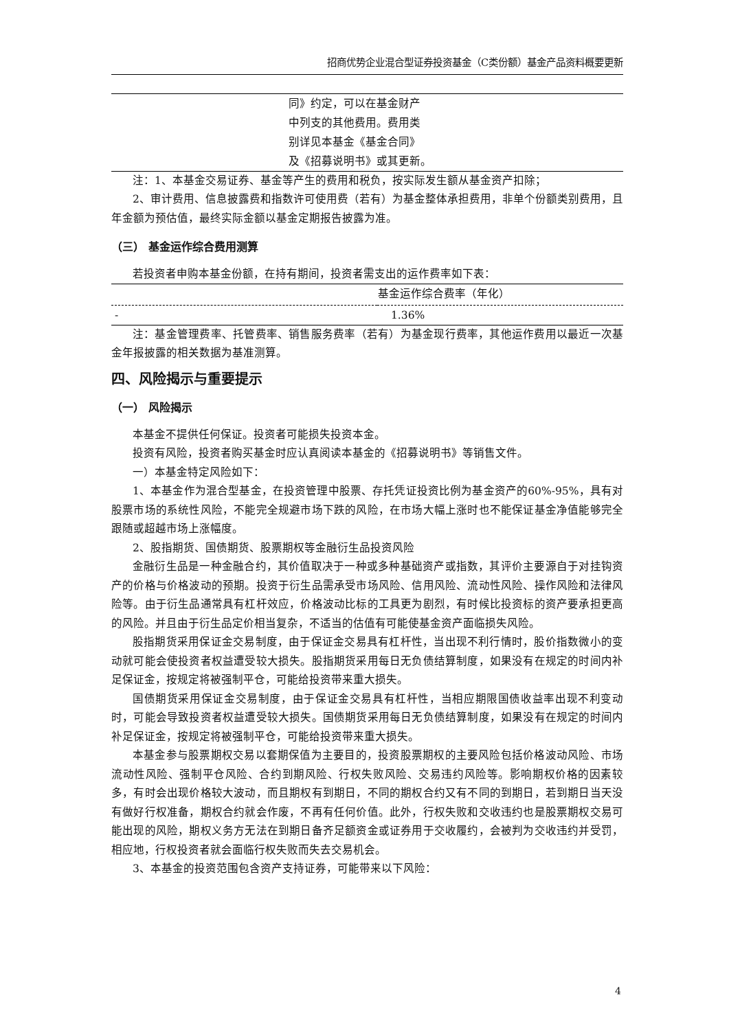招商优势企业混合型证券投资基金（C类份额）基金产品资料概要更新
| | 同》约定，可以在基金财产 中列支的其他费用。费用类 别详见本基金《基金合同》 及《招募说明书》或其更新。 |
注：1、本基金交易证券、基金等产生的费用和税负，按实际发生额从基金资产扣除；
2、审计费用、信息披露费和指数许可使用费（若有）为基金整体承担费用，非单个份额类别费用，且年金额为预估值，最终实际金额以基金定期报告披露为准。
（三） 基金运作综合费用测算
若投资者申购本基金份额，在持有期间，投资者需支出的运作费率如下表：
| | 基金运作综合费率（年化） |
| --- | --- |
| - | 1.36% |
注：基金管理费率、托管费率、销售服务费率（若有）为基金现行费率，其他运作费用以最近一次基金年报披露的相关数据为基准测算。
四、风险揭示与重要提示
（一） 风险揭示
本基金不提供任何保证。投资者可能损失投资本金。
投资有风险，投资者购买基金时应认真阅读本基金的《招募说明书》等销售文件。
一）本基金特定风险如下：
1、本基金作为混合型基金，在投资管理中股票、存托凭证投资比例为基金资产的60%-95%，具有对股票市场的系统性风险，不能完全规避市场下跌的风险，在市场大幅上涨时也不能保证基金净值能够完全跟随或超越市场上涨幅度。
2、股指期货、国债期货、股票期权等金融衍生品投资风险
金融衍生品是一种金融合约，其价值取决于一种或多种基础资产或指数，其评价主要源自于对挂钩资产的价格与价格波动的预期。投资于衍生品需承受市场风险、信用风险、流动性风险、操作风险和法律风险等。由于衍生品通常具有杠杆效应，价格波动比标的工具更为剧烈，有时候比投资标的资产要承担更高的风险。并且由于衍生品定价相当复杂，不适当的估值有可能使基金资产面临损失风险。
股指期货采用保证金交易制度，由于保证金交易具有杠杆性，当出现不利行情时，股价指数微小的变动就可能会使投资者权益遭受较大损失。股指期货采用每日无负债结算制度，如果没有在规定的时间内补足保证金，按规定将被强制平仓，可能给投资带来重大损失。
国债期货采用保证金交易制度，由于保证金交易具有杠杆性，当相应期限国债收益率出现不利变动时，可能会导致投资者权益遭受较大损失。国债期货采用每日无负债结算制度，如果没有在规定的时间内补足保证金，按规定将被强制平仓，可能给投资带来重大损失。
本基金参与股票期权交易以套期保值为主要目的，投资股票期权的主要风险包括价格波动风险、市场流动性风险、强制平仓风险、合约到期风险、行权失败风险、交易违约风险等。影响期权价格的因素较多，有时会出现价格较大波动，而且期权有到期日，不同的期权合约又有不同的到期日，若到期日当天没有做好行权准备，期权合约就会作废，不再有任何价值。此外，行权失败和交收违约也是股票期权交易可能出现的风险，期权义务方无法在到期日备齐足额资金或证券用于交收履约，会被判为交收违约并受罚，相应地，行权投资者就会面临行权失败而失去交易机会。
3、本基金的投资范围包含资产支持证券，可能带来以下风险：
4